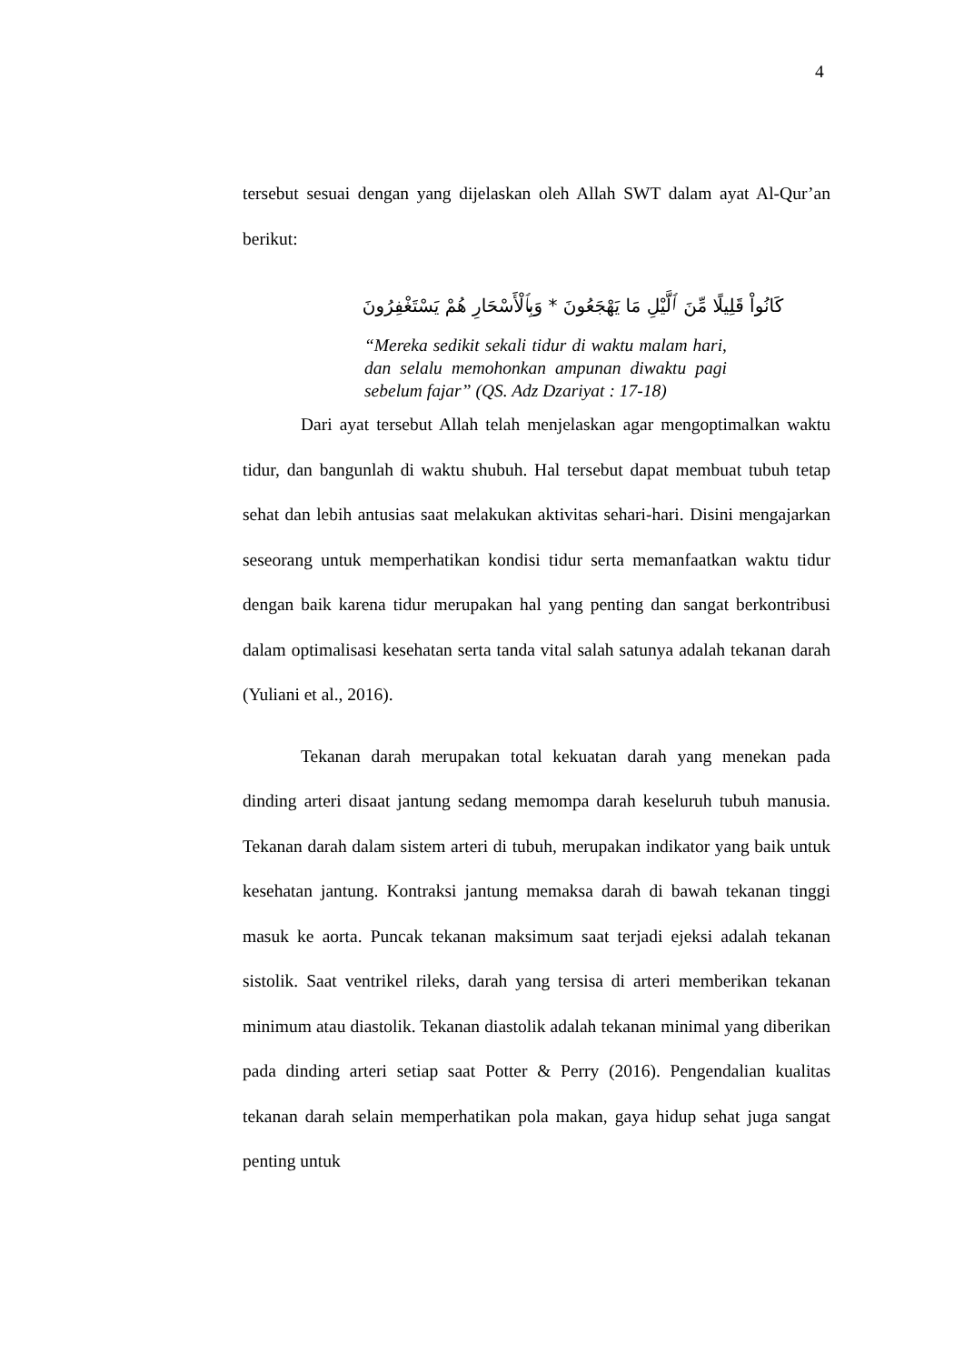4
tersebut sesuai dengan yang dijelaskan oleh Allah SWT dalam ayat Al-Qur’an berikut:
كَانُواْ قَلِيلًا مِّنَ ٱلَّيْلِ مَا يَهْجَعُونَ * وَبِٱلْأَسْحَارِ هُمْ يَسْتَغْفِرُونَ
“Mereka sedikit sekali tidur di waktu malam hari, dan selalu memohonkan ampunan diwaktu pagi sebelum fajar” (QS. Adz Dzariyat : 17-18)
Dari ayat tersebut Allah telah menjelaskan agar mengoptimalkan waktu tidur, dan bangunlah di waktu shubuh. Hal tersebut dapat membuat tubuh tetap sehat dan lebih antusias saat melakukan aktivitas sehari-hari. Disini mengajarkan seseorang untuk memperhatikan kondisi tidur serta memanfaatkan waktu tidur dengan baik karena tidur merupakan hal yang penting dan sangat berkontribusi dalam optimalisasi kesehatan serta tanda vital salah satunya adalah tekanan darah (Yuliani et al., 2016).
Tekanan darah merupakan total kekuatan darah yang menekan pada dinding arteri disaat jantung sedang memompa darah keseluruh tubuh manusia. Tekanan darah dalam sistem arteri di tubuh, merupakan indikator yang baik untuk kesehatan jantung. Kontraksi jantung memaksa darah di bawah tekanan tinggi masuk ke aorta. Puncak tekanan maksimum saat terjadi ejeksi adalah tekanan sistolik. Saat ventrikel rileks, darah yang tersisa di arteri memberikan tekanan minimum atau diastolik. Tekanan diastolik adalah tekanan minimal yang diberikan pada dinding arteri setiap saat Potter & Perry (2016). Pengendalian kualitas tekanan darah selain memperhatikan pola makan, gaya hidup sehat juga sangat penting untuk